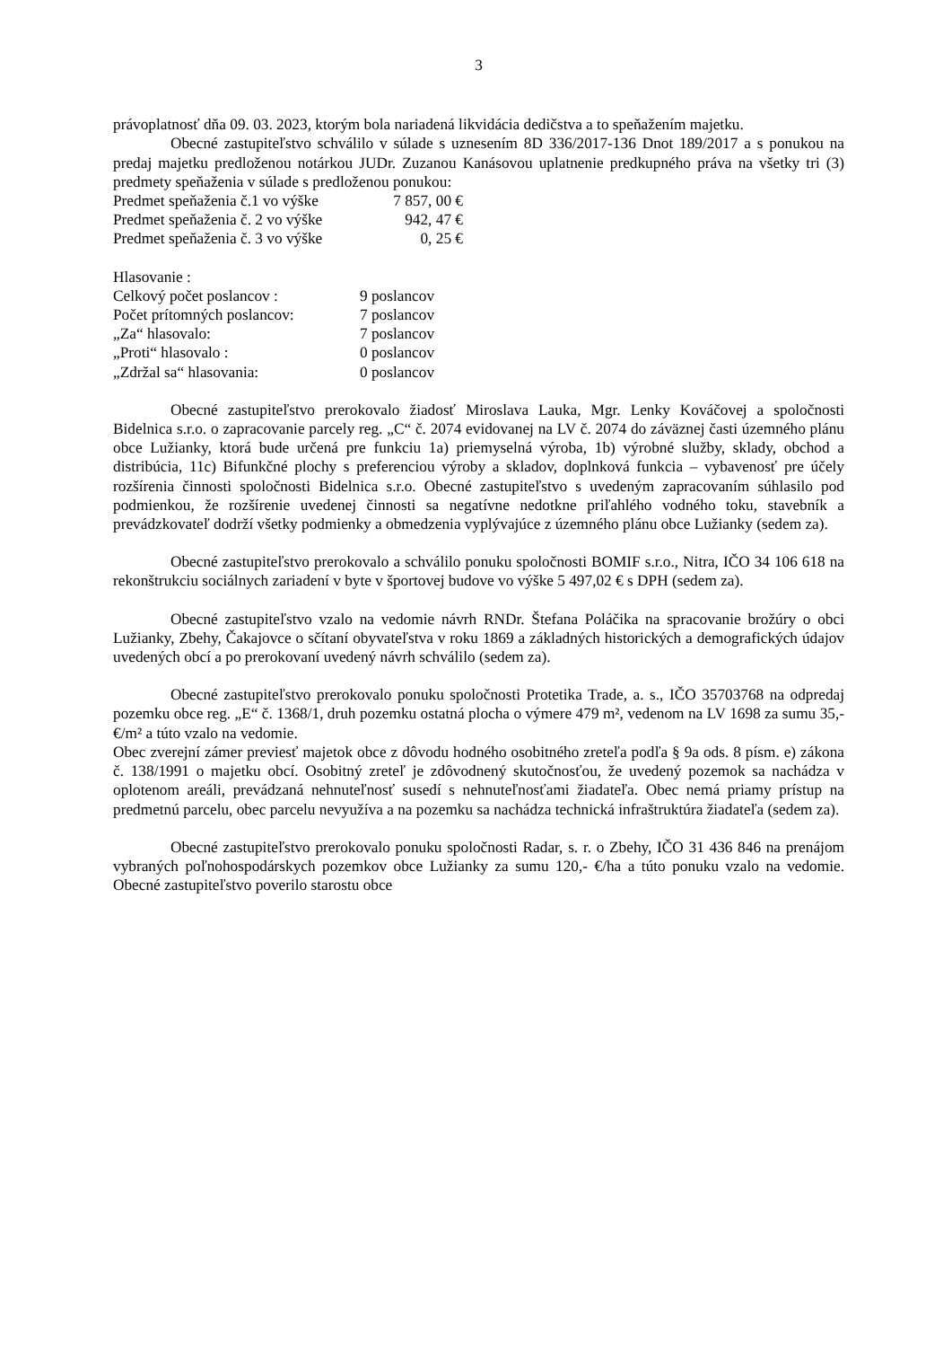3
právoplatnosť dňa 09. 03. 2023, ktorým bola nariadená likvidácia dedičstva a to speňažením majetku.
Obecné zastupiteľstvo schválilo v súlade s uznesením 8D 336/2017-136 Dnot 189/2017 a s ponukou na predaj majetku predloženou notárkou JUDr. Zuzanou Kanásovou uplatnenie predkupného práva na všetky tri (3) predmety speňaženia v súlade s predloženou ponukou:
| Predmet speňaženia č.1 vo výške | 7 857, 00 € |
| Predmet speňaženia č. 2 vo výške | 942, 47 € |
| Predmet speňaženia č. 3 vo výške | 0, 25 € |
Hlasovanie :
| Celkový počet poslancov : | 9 poslancov |
| Počet prítomných poslancov: | 7 poslancov |
| „Za“ hlasovalo: | 7 poslancov |
| „Proti“ hlasovalo : | 0 poslancov |
| „Zdržal sa“ hlasovania: | 0 poslancov |
Obecné zastupiteľstvo prerokovalo žiadosť Miroslava Lauka, Mgr. Lenky Kováčovej a spoločnosti Bidelnica s.r.o. o zapracovanie parcely reg. „C“ č. 2074 evidovanej na LV č. 2074 do záväznej časti územného plánu obce Lužianky, ktorá bude určená pre funkciu 1a) priemyselná výroba, 1b) výrobné služby, sklady, obchod a distribúcia, 11c) Bifunkčné plochy s preferenciou výroby a skladov, doplnková funkcia – vybavenosť pre účely rozšírenia činnosti spoločnosti Bidelnica s.r.o. Obecné zastupiteľstvo s uvedeným zapracovaním súhlasilo pod podmienkou, že rozšírenie uvedenej činnosti sa negatívne nedotkne priľahlého vodného toku, stavebník a prevádzkovateľ dodrží všetky podmienky a obmedzenia vyplývajúce z územného plánu obce Lužianky (sedem za).
Obecné zastupiteľstvo prerokovalo a schválilo ponuku spoločnosti BOMIF s.r.o., Nitra, IČO 34 106 618 na rekonštrukciu sociálnych zariadení v byte v športovej budove vo výške 5 497,02 € s DPH (sedem za).
Obecné zastupiteľstvo vzalo na vedomie návrh RNDr. Štefana Poláčika na spracovanie brožúry o obci Lužianky, Zbehy, Čakajovce o sčítaní obyvateľstva v roku 1869 a základných historických a demografických údajov uvedených obcí a po prerokovaní uvedený návrh schválilo (sedem za).
Obecné zastupiteľstvo prerokovalo ponuku spoločnosti Protetika Trade, a. s., IČO 35703768 na odpredaj pozemku obce reg. „E“ č. 1368/1, druh pozemku ostatná plocha o výmere 479 m², vedenom na LV 1698 za sumu 35,-€/m² a túto vzalo na vedomie.
Obec zverejní zámer previesť majetok obce z dôvodu hodného osobitného zreteľa podľa § 9a ods. 8 písm. e) zákona č. 138/1991 o majetku obcí. Osobitný zreteľ je zdôvodnený skutočnosťou, že uvedený pozemok sa nachádza v oplotenom areáli, prevádzaná nehnuteľnosť susedí s nehnuteľnosťami žiadateľa. Obec nemá priamy prístup na predmetnú parcelu, obec parcelu nevyužíva a na pozemku sa nachádza technická infraštruktúra žiadateľa (sedem za).
Obecné zastupiteľstvo prerokovalo ponuku spoločnosti Radar, s. r. o Zbehy, IČO 31 436 846 na prenájom vybraných poľnohospodárskych pozemkov obce Lužianky za sumu 120,- €/ha a túto ponuku vzalo na vedomie. Obecné zastupiteľstvo poverilo starostu obce